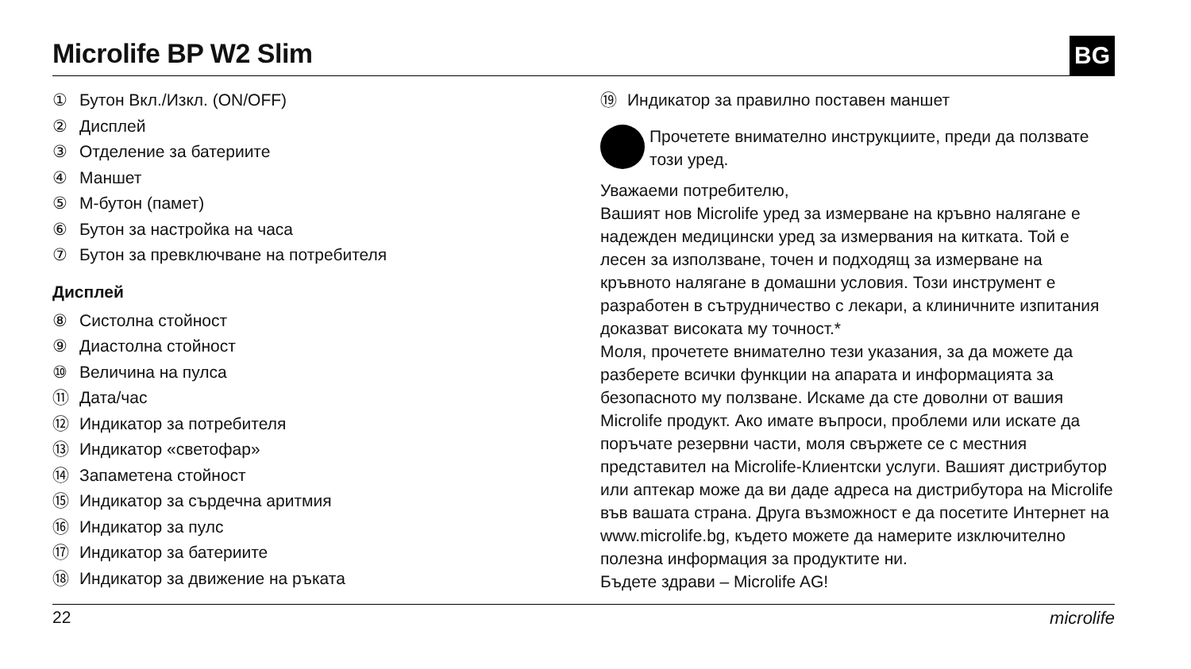Microlife BP W2 Slim
BG
① Бутон Вкл./Изкл. (ON/OFF)
② Дисплей
③ Отделение за батериите
④ Маншет
⑤ M-бутон (памет)
⑥ Бутон за настройка на часа
⑦ Бутон за превключване на потребителя
Дисплей
⑧ Систолна стойност
⑨ Диастолна стойност
⑩ Величина на пулса
⑪ Дата/час
⑫ Индикатор за потребителя
⑬ Индикатор «светофар»
⑭ Запаметена стойност
⑮ Индикатор за сърдечна аритмия
⑯ Индикатор за пулс
⑰ Индикатор за батериите
⑱ Индикатор за движение на ръката
⑲ Индикатор за правилно поставен маншет
Прочетете внимателно инструкциите, преди да ползвате този уред.
Уважаеми потребителю,
Вашият нов Microlife уред за измерване на кръвно налягане е надежден медицински уред за измервания на китката. Той е лесен за използване, точен и подходящ за измерване на кръвното налягане в домашни условия. Този инструмент е разработен в сътрудничество с лекари, а клиничните изпитания доказват високата му точност.*
Моля, прочетете внимателно тези указания, за да можете да разберете всички функции на апарата и информацията за безопасното му ползване. Искаме да сте доволни от вашия Microlife продукт. Ако имате въпроси, проблеми или искате да поръчате резервни части, моля свържете се с местния представител на Microlife-Клиентски услуги. Вашият дистрибутор или аптекар може да ви даде адреса на дистрибутора на Microlife във вашата страна. Друга възможност е да посетите Интернет на www.microlife.bg, където можете да намерите изключително полезна информация за продуктите ни.
Бъдете здрави – Microlife AG!
22 microlife